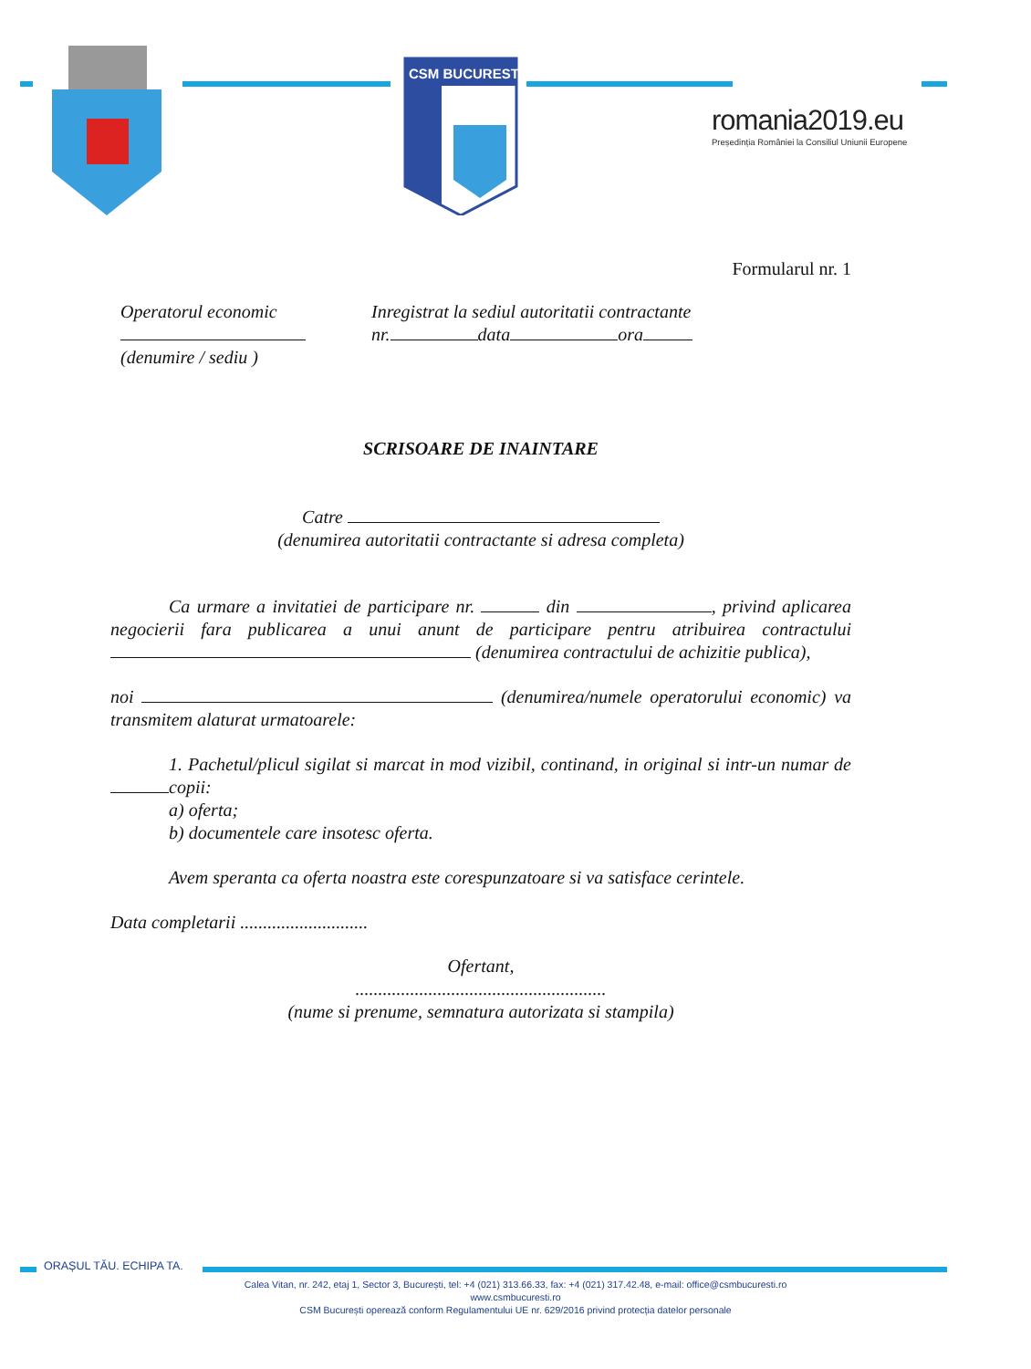CSM BUCURESTI
romania2019.eu
Președinția României la Consiliul Uniunii Europene
Formularul nr. 1
Operatorul economic
(denumire / sediu )
Inregistrat la sediul autoritatii contractante
nr. data ora
SCRISOARE DE INAINTARE
Catre
(denumirea autoritatii contractante si adresa completa)
Ca urmare a invitatiei de participare nr. din , privind aplicarea negocierii fara publicarea a unui anunt de participare pentru atribuirea contractului (denumirea contractului de achizitie publica),
noi (denumirea/numele operatorului economic) va transmitem alaturat urmatoarele:
1. Pachetul/plicul sigilat si marcat in mod vizibil, continand, in original si intr-un numar de copii:
a) oferta;
b) documentele care insotesc oferta.
Avem speranta ca oferta noastra este corespunzatoare si va satisface cerintele.
Data completarii ............................
Ofertant,
.......................................................
(nume si prenume, semnatura autorizata si stampila)
ORAȘUL TĂU. ECHIPA TA.
Calea Vitan, nr. 242, etaj 1, Sector 3, București, tel: +4 (021) 313.66.33, fax: +4 (021) 317.42.48, e-mail: office@csmbucuresti.ro
www.csmbucuresti.ro
CSM București operează conform Regulamentului UE nr. 629/2016 privind protecția datelor personale